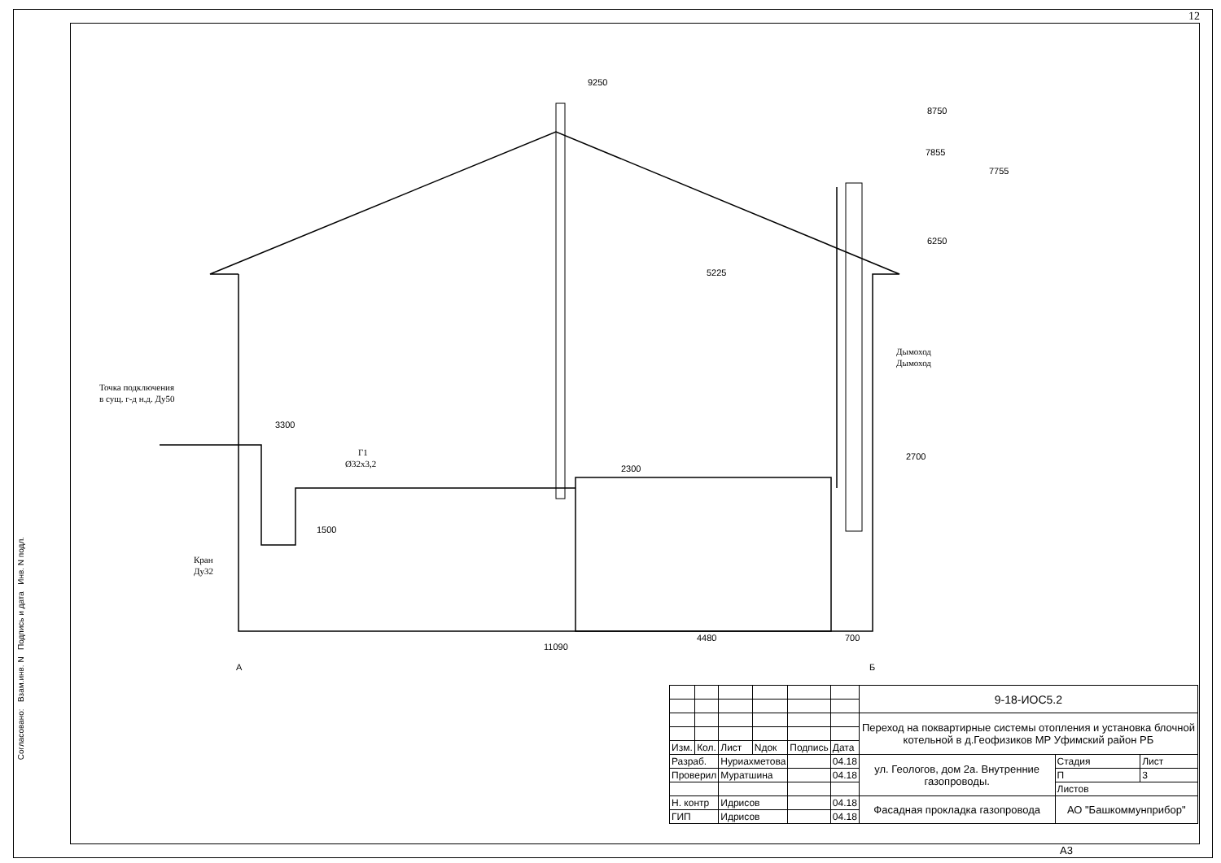12
9250
8750
7855
7755
6250
5225
2700
2300
3300
1500
11090
4480
700
А
Б
Точка подключения
в сущ. г-д н.д. Ду50
Г1
Ø32x3,2
Кран
Ду32
Дымоход
Дымоход
Согласовано: Взам.инв. N Подпись и дата Инв. N подл.
| | | | | | | 9-18-ИОС5.2 | | |
| | | | | | | Переход на поквартирные системы отопления и установка блочной котельной в д.Геофизиков МР Уфимский район РБ | | |
| Изм. | Кол. | Лист | Nдок | Подпись | Дата | | | |
| Разраб. | | Нуриахметова | | | 04.18 | ул. Геологов, дом 2а. Внутренние газопроводы. | Стадия | Лист |
| Проверил | | Муратшина | | | 04.18 | | П | 3 |
| | | | | | | | Листов | |
| Н. контр | | Идрисов | | | 04.18 | Фасадная прокладка газопровода | АО "Башкоммунприбор" | |
| ГИП | | Идрисов | | | 04.18 | | | |
А3